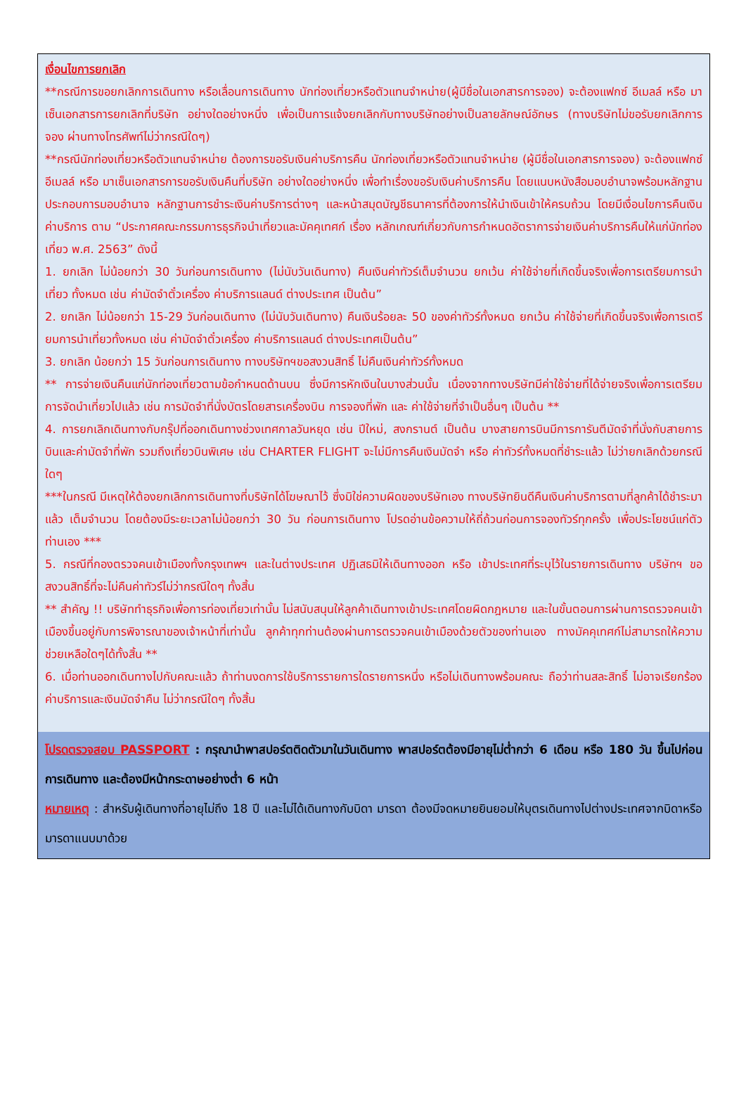เงื่อนไขการยกเลิก
**กรณีการขอยกเลิกการเดินทาง หรือเลื่อนการเดินทาง นักท่องเที่ยวหรือตัวแทนจำหน่าย(ผู้มีชื่อในเอกสารการจอง) จะต้องแฟกซ์ อีเมลล์ หรือ มาเซ็นเอกสารการยกเลิกที่บริษัท อย่างใดอย่างหนึ่ง เพื่อเป็นการแจ้งยกเลิกกับทางบริษัทอย่างเป็นลายลักษณ์อักษร (ทางบริษัทไม่ขอรับยกเลิกการจอง ผ่านทางโทรศัพท์ไม่ว่ากรณีใดๆ)
**กรณีนักท่องเที่ยวหรือตัวแทนจำหน่าย ต้องการขอรับเงินค่าบริการคืน นักท่องเที่ยวหรือตัวแทนจำหน่าย (ผู้มีชื่อในเอกสารการจอง) จะต้องแฟกซ์ อีเมลล์ หรือ มาเซ็นเอกสารการขอรับเงินคืนที่บริษัท อย่างใดอย่างหนึ่ง เพื่อทำเรื่องขอรับเงินค่าบริการคืน โดยแนบหนังสือมอบอำนาจพร้อมหลักฐานประกอบการมอบอำนาจ หลักฐานการชำระเงินค่าบริการต่างๆ และหน้าสมุดบัญชีธนาคารที่ต้องการให้นำเงินเข้าให้ครบถ้วน โดยมีเงื่อนไขการคืนเงินค่าบริการ ตาม “ประกาศคณะกรรมการธุรกิจนำเที่ยวและมัคคุเทศก์ เรื่อง หลักเกณฑ์เกี่ยวกับการกำหนดอัตราการจ่ายเงินค่าบริการคืนให้แก่นักท่องเที่ยว พ.ศ. 2563” ดังนี้
1. ยกเลิก ไม่น้อยกว่า 30 วันก่อนการเดินทาง (ไม่นับวันเดินทาง) คืนเงินค่าทัวร์เต็มจำนวน ยกเว้น ค่าใช้จ่ายที่เกิดขึ้นจริงเพื่อการเตรียมการนำเที่ยว ทั้งหมด เช่น ค่ามัดจำตั๋วเครื่อง ค่าบริการแลนด์ ต่างประเทศ เป็นต้น”
2. ยกเลิก ไม่น้อยกว่า 15-29 วันก่อนเดินทาง (ไม่นับวันเดินทาง) คืนเงินร้อยละ 50 ของค่าทัวร์ทั้งหมด ยกเว้น ค่าใช้จ่ายที่เกิดขึ้นจริงเพื่อการเตรียมการนำเที่ยวทั้งหมด เช่น ค่ามัดจำตั๋วเครื่อง ค่าบริการแลนด์ ต่างประเทศเป็นต้น”
3. ยกเลิก น้อยกว่า 15 วันก่อนการเดินทาง ทางบริษัทฯขอสงวนสิทธิ์ ไม่คืนเงินค่าทัวร์ทั้งหมด
** การจ่ายเงินคืนแก่นักท่องเที่ยวตามข้อกำหนดด้านบน ซึ่งมีการหักเงินในบางส่วนนั้น เนื่องจากทางบริษัทมีค่าใช้จ่ายที่ได้จ่ายจริงเพื่อการเตรียมการจัดนำเที่ยวไปแล้ว เช่น การมัดจำที่นั่งบัตรโดยสารเครื่องบิน การจองที่พัก และ ค่าใช้จ่ายที่จำเป็นอื่นๆ เป็นต้น **
4. การยกเลิกเดินทางกับกรุ๊ปที่ออกเดินทางช่วงเทศกาลวันหยุด เช่น ปีใหม่, สงกรานต์ เป็นต้น บางสายการบินมีการการันตีมัดจำที่นั่งกับสายการบินและค่ามัดจำที่พัก รวมถึงเที่ยวบินพิเศษ เช่น CHARTER FLIGHT จะไม่มีการคืนเงินมัดจำ หรือ ค่าทัวร์ทั้งหมดที่ชำระแล้ว ไม่ว่ายกเลิกด้วยกรณีใดๆ
***ในกรณี มีเหตุให้ต้องยกเลิกการเดินทางที่บริษัทได้โฆษณาไว้ ซึ่งมิใช่ความผิดของบริษัทเอง ทางบริษัทยินดีคืนเงินค่าบริการตามที่ลูกค้าได้ชำระมาแล้ว เต็มจำนวน โดยต้องมีระยะเวลาไม่น้อยกว่า 30 วัน ก่อนการเดินทาง โปรดอ่านข้อความให้ถี่ถ้วนก่อนการจองทัวร์ทุกครั้ง เพื่อประโยชน์แก่ตัวท่านเอง ***
5. กรณีที่กองตรวจคนเข้าเมืองทั้งกรุงเทพฯ และในต่างประเทศ ปฏิเสธมิให้เดินทางออก หรือ เข้าประเทศที่ระบุไว้ในรายการเดินทาง บริษัทฯ ขอสงวนสิทธิ์ที่จะไม่คืนค่าทัวร์ไม่ว่ากรณีใดๆ ทั้งสิ้น
** สำคัญ !! บริษัททำธุรกิจเพื่อการท่องเที่ยวเท่านั้น ไม่สนับสนุนให้ลูกค้าเดินทางเข้าประเทศโดยผิดกฎหมาย และในขั้นตอนการผ่านการตรวจคนเข้าเมืองขึ้นอยู่กับการพิจารณาของเจ้าหน้าที่เท่านั้น ลูกค้าทุกท่านต้องผ่านการตรวจคนเข้าเมืองด้วยตัวของท่านเอง ทางมัคคุเทศก์ไม่สามารถให้ความช่วยเหลือใดๆได้ทั้งสิ้น **
6. เมื่อท่านออกเดินทางไปกับคณะแล้ว ถ้าท่านงดการใช้บริการรายการใดรายการหนึ่ง หรือไม่เดินทางพร้อมคณะ ถือว่าท่านสละสิทธิ์ ไม่อาจเรียกร้องค่าบริการและเงินมัดจำคืน ไม่ว่ากรณีใดๆ ทั้งสิ้น
โปรดตรวจสอบ PASSPORT : กรุณานำพาสปอร์ตติดตัวมาในวันเดินทาง พาสปอร์ตต้องมีอายุไม่ต่ำกว่า 6 เดือน หรือ 180 วัน ขึ้นไปก่อนการเดินทาง และต้องมีหน้ากระดาษอย่างต่ำ 6 หน้า
หมายเหตุ : สำหรับผู้เดินทางที่อายุไม่ถึง 18 ปี และไม่ได้เดินทางกับบิดา มารดา ต้องมีจดหมายยินยอมให้บุตรเดินทางไปต่างประเทศจากบิดาหรือมารดาแนบมาด้วย